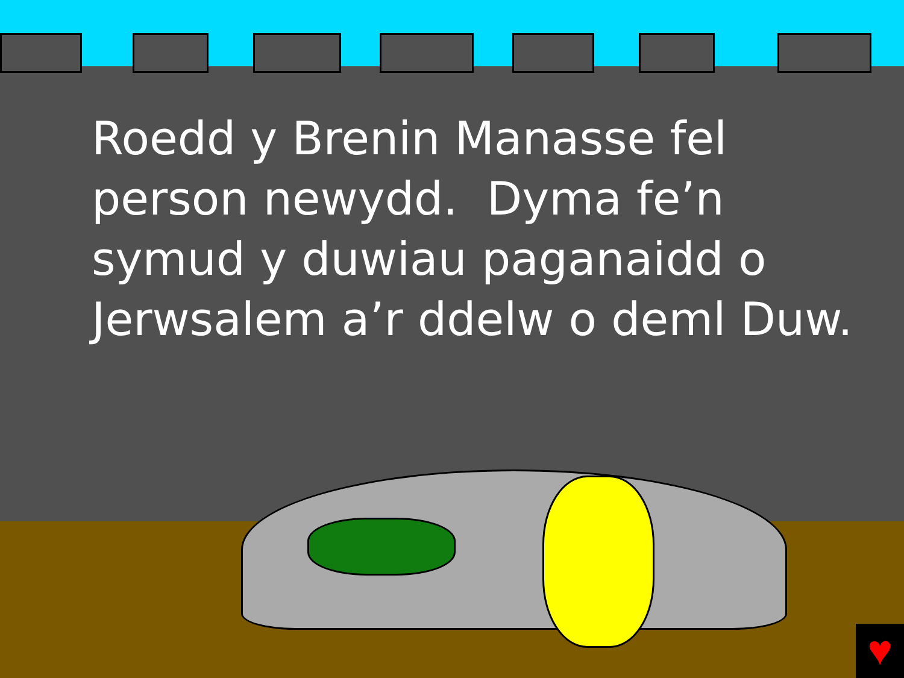♥
Roedd y Brenin Manasse fel
person newydd. Dyma fe’n
symud y duwiau paganaidd o
Jerwsalem a’r ddelw o deml Duw.